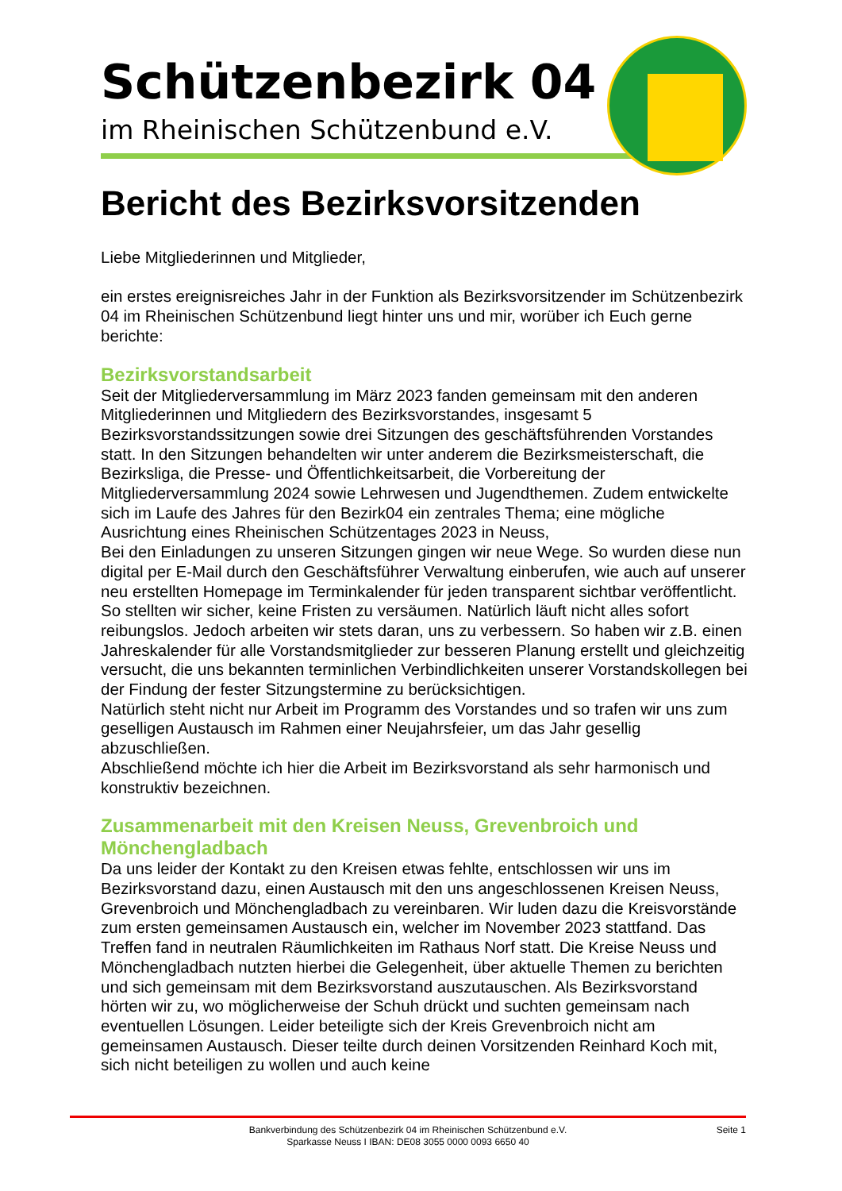Schützenbezirk 04
im Rheinischen Schützenbund e.V.
Bericht des Bezirksvorsitzenden
Liebe Mitgliederinnen und Mitglieder,
ein erstes ereignisreiches Jahr in der Funktion als Bezirksvorsitzender im Schützenbezirk 04 im Rheinischen Schützenbund liegt hinter uns und mir, worüber ich Euch gerne berichte:
Bezirksvorstandsarbeit
Seit der Mitgliederversammlung im März 2023 fanden gemeinsam mit den anderen Mitgliederinnen und Mitgliedern des Bezirksvorstandes, insgesamt 5 Bezirksvorstandssitzungen sowie drei Sitzungen des geschäftsführenden Vorstandes statt. In den Sitzungen behandelten wir unter anderem die Bezirksmeisterschaft, die Bezirksliga, die Presse- und Öffentlichkeitsarbeit, die Vorbereitung der Mitgliederversammlung 2024 sowie Lehrwesen und Jugendthemen. Zudem entwickelte sich im Laufe des Jahres für den Bezirk04 ein zentrales Thema; eine mögliche Ausrichtung eines Rheinischen Schützentages 2023 in Neuss,
Bei den Einladungen zu unseren Sitzungen gingen wir neue Wege. So wurden diese nun digital per E-Mail durch den Geschäftsführer Verwaltung einberufen, wie auch auf unserer neu erstellten Homepage im Terminkalender für jeden transparent sichtbar veröffentlicht. So stellten wir sicher, keine Fristen zu versäumen. Natürlich läuft nicht alles sofort reibungslos. Jedoch arbeiten wir stets daran, uns zu verbessern. So haben wir z.B. einen Jahreskalender für alle Vorstandsmitglieder zur besseren Planung erstellt und gleichzeitig versucht, die uns bekannten terminlichen Verbindlichkeiten unserer Vorstandskollegen bei der Findung der fester Sitzungstermine zu berücksichtigen.
Natürlich steht nicht nur Arbeit im Programm des Vorstandes und so trafen wir uns zum geselligen Austausch im Rahmen einer Neujahrsfeier, um das Jahr gesellig abzuschließen.
Abschließend möchte ich hier die Arbeit im Bezirksvorstand als sehr harmonisch und konstruktiv bezeichnen.
Zusammenarbeit mit den Kreisen Neuss, Grevenbroich und Mönchengladbach
Da uns leider der Kontakt zu den Kreisen etwas fehlte, entschlossen wir uns im Bezirksvorstand dazu, einen Austausch mit den uns angeschlossenen Kreisen Neuss, Grevenbroich und Mönchengladbach zu vereinbaren. Wir luden dazu die Kreisvorstände zum ersten gemeinsamen Austausch ein, welcher im November 2023 stattfand. Das Treffen fand in neutralen Räumlichkeiten im Rathaus Norf statt. Die Kreise Neuss und Mönchengladbach nutzten hierbei die Gelegenheit, über aktuelle Themen zu berichten und sich gemeinsam mit dem Bezirksvorstand auszutauschen. Als Bezirksvorstand hörten wir zu, wo möglicherweise der Schuh drückt und suchten gemeinsam nach eventuellen Lösungen. Leider beteiligte sich der Kreis Grevenbroich nicht am gemeinsamen Austausch. Dieser teilte durch deinen Vorsitzenden Reinhard Koch mit, sich nicht beteiligen zu wollen und auch keine
Bankverbindung des Schützenbezirk 04 im Rheinischen Schützenbund e.V.
Sparkasse Neuss I IBAN: DE08 3055 0000 0093 6650 40
Seite 1